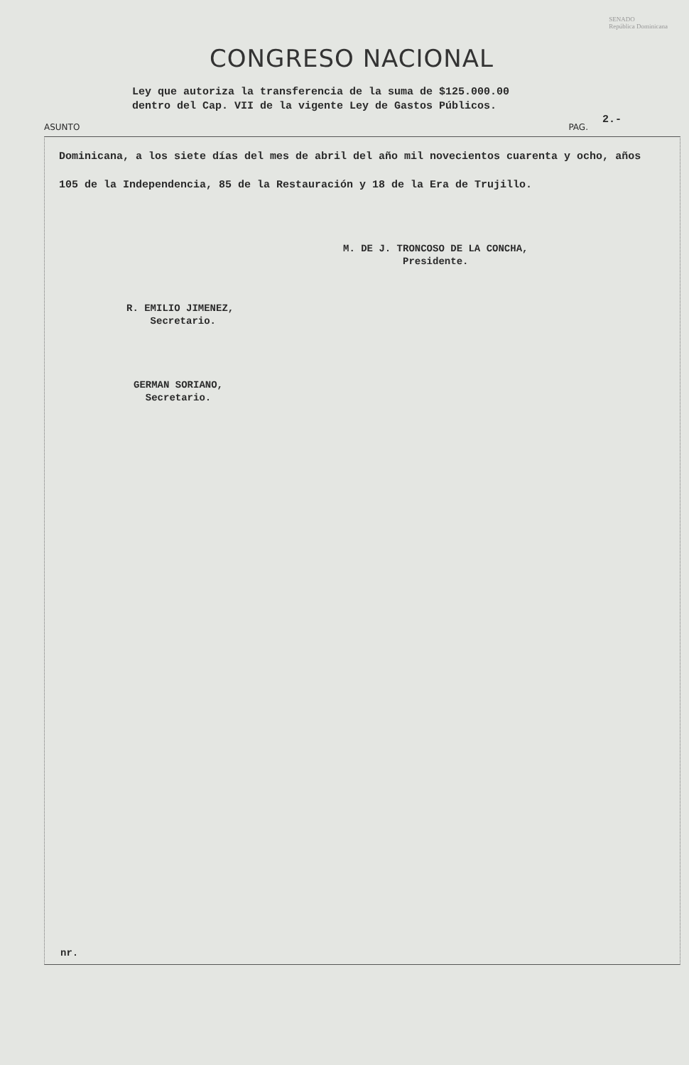SENADO
República Dominicana
CONGRESO NACIONAL
Ley que autoriza la transferencia de la suma de $125.000.00
dentro del Cap. VII de la vigente Ley de Gastos Públicos.
ASUNTO PAG. 2.-
Dominicana, a los siete días del mes de abril del año mil novecientos cuarenta y ocho, años 105 de la Independencia, 85 de la Restauración y 18 de la Era de Trujillo.
M. DE J. TRONCOSO DE LA CONCHA,
Presidente.
R. EMILIO JIMENEZ,
Secretario.
GERMAN SORIANO,
Secretario.
nr.